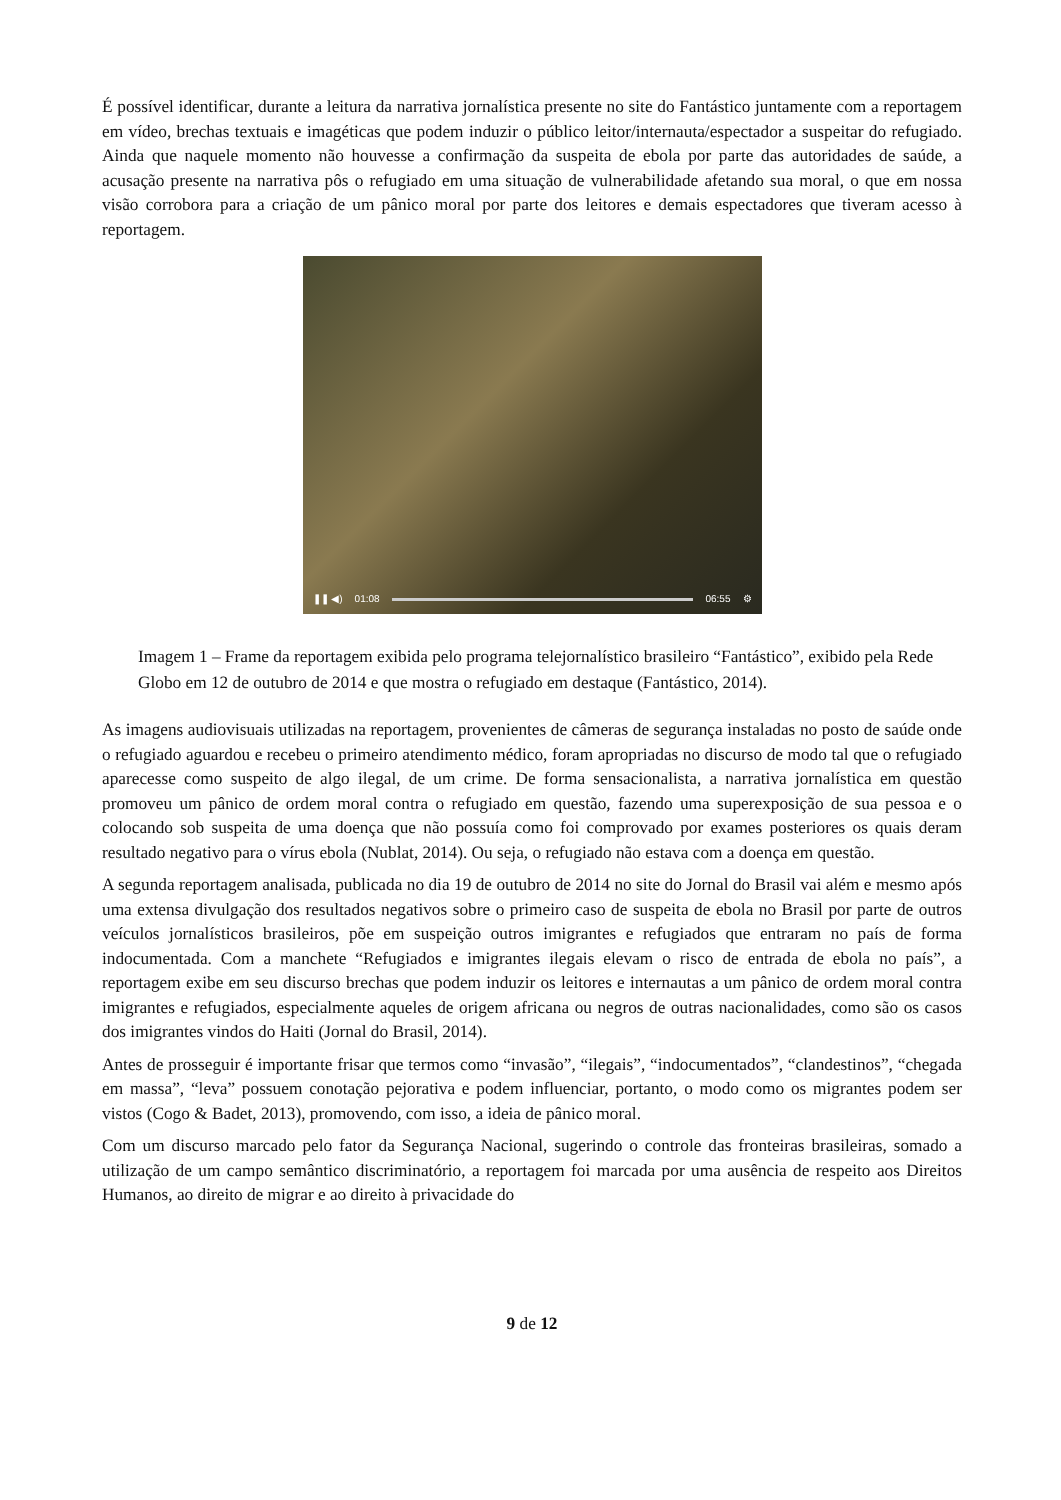É possível identificar, durante a leitura da narrativa jornalística presente no site do Fantástico juntamente com a reportagem em vídeo, brechas textuais e imagéticas que podem induzir o público leitor/internauta/espectador a suspeitar do refugiado. Ainda que naquele momento não houvesse a confirmação da suspeita de ebola por parte das autoridades de saúde, a acusação presente na narrativa pôs o refugiado em uma situação de vulnerabilidade afetando sua moral, o que em nossa visão corrobora para a criação de um pânico moral por parte dos leitores e demais espectadores que tiveram acesso à reportagem.
❚❚ ◀) 01:08 06:55 ⚙
Imagem 1 – Frame da reportagem exibida pelo programa telejornalístico brasileiro “Fantástico”, exibido pela Rede Globo em 12 de outubro de 2014 e que mostra o refugiado em destaque (Fantástico, 2014).
As imagens audiovisuais utilizadas na reportagem, provenientes de câmeras de segurança instaladas no posto de saúde onde o refugiado aguardou e recebeu o primeiro atendimento médico, foram apropriadas no discurso de modo tal que o refugiado aparecesse como suspeito de algo ilegal, de um crime. De forma sensacionalista, a narrativa jornalística em questão promoveu um pânico de ordem moral contra o refugiado em questão, fazendo uma superexposição de sua pessoa e o colocando sob suspeita de uma doença que não possuía como foi comprovado por exames posteriores os quais deram resultado negativo para o vírus ebola (Nublat, 2014). Ou seja, o refugiado não estava com a doença em questão.
A segunda reportagem analisada, publicada no dia 19 de outubro de 2014 no site do Jornal do Brasil vai além e mesmo após uma extensa divulgação dos resultados negativos sobre o primeiro caso de suspeita de ebola no Brasil por parte de outros veículos jornalísticos brasileiros, põe em suspeição outros imigrantes e refugiados que entraram no país de forma indocumentada. Com a manchete “Refugiados e imigrantes ilegais elevam o risco de entrada de ebola no país”, a reportagem exibe em seu discurso brechas que podem induzir os leitores e internautas a um pânico de ordem moral contra imigrantes e refugiados, especialmente aqueles de origem africana ou negros de outras nacionalidades, como são os casos dos imigrantes vindos do Haiti (Jornal do Brasil, 2014).
Antes de prosseguir é importante frisar que termos como “invasão”, “ilegais”, “indocumentados”, “clandestinos”, “chegada em massa”, “leva” possuem conotação pejorativa e podem influenciar, portanto, o modo como os migrantes podem ser vistos (Cogo & Badet, 2013), promovendo, com isso, a ideia de pânico moral.
Com um discurso marcado pelo fator da Segurança Nacional, sugerindo o controle das fronteiras brasileiras, somado a utilização de um campo semântico discriminatório, a reportagem foi marcada por uma ausência de respeito aos Direitos Humanos, ao direito de migrar e ao direito à privacidade do
9 de 12